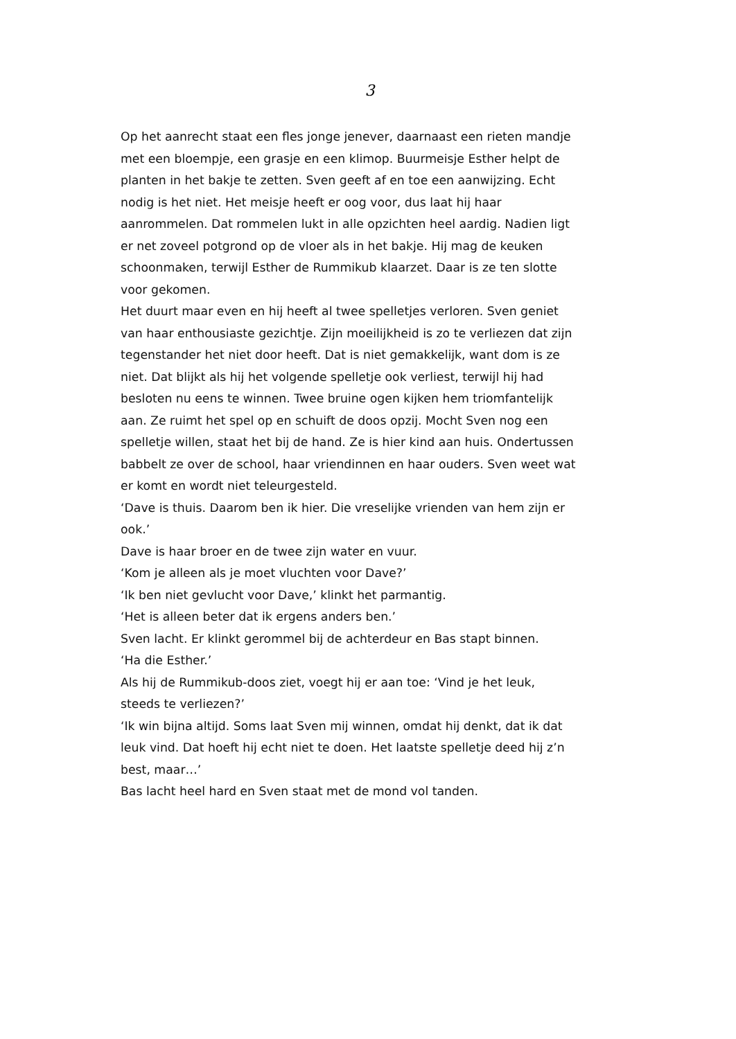3
Op het aanrecht staat een fles jonge jenever, daarnaast een rieten mandje met een bloempje, een grasje en een klimop. Buurmeisje Esther helpt de planten in het bakje te zetten. Sven geeft af en toe een aanwijzing. Echt nodig is het niet. Het meisje heeft er oog voor, dus laat hij haar aanrommelen. Dat rommelen lukt in alle opzichten heel aardig. Nadien ligt er net zoveel potgrond op de vloer als in het bakje. Hij mag de keuken schoonmaken, terwijl Esther de Rummikub klaarzet. Daar is ze ten slotte voor gekomen.
Het duurt maar even en hij heeft al twee spelletjes verloren. Sven geniet van haar enthousiaste gezichtje. Zijn moeilijkheid is zo te verliezen dat zijn tegenstander het niet door heeft. Dat is niet gemakkelijk, want dom is ze niet. Dat blijkt als hij het volgende spelletje ook verliest, terwijl hij had besloten nu eens te winnen. Twee bruine ogen kijken hem triomfantelijk aan. Ze ruimt het spel op en schuift de doos opzij. Mocht Sven nog een spelletje willen, staat het bij de hand. Ze is hier kind aan huis. Ondertussen babbelt ze over de school, haar vriendinnen en haar ouders. Sven weet wat er komt en wordt niet teleurgesteld.
‘Dave is thuis. Daarom ben ik hier. Die vreselijke vrienden van hem zijn er ook.’
Dave is haar broer en de twee zijn water en vuur.
‘Kom je alleen als je moet vluchten voor Dave?’
‘Ik ben niet gevlucht voor Dave,’ klinkt het parmantig.
‘Het is alleen beter dat ik ergens anders ben.’
Sven lacht. Er klinkt gerommel bij de achterdeur en Bas stapt binnen.
‘Ha die Esther.’
Als hij de Rummikub-doos ziet, voegt hij er aan toe: ‘Vind je het leuk, steeds te verliezen?’
‘Ik win bijna altijd. Soms laat Sven mij winnen, omdat hij denkt, dat ik dat leuk vind. Dat hoeft hij echt niet te doen. Het laatste spelletje deed hij z’n best, maar…’
Bas lacht heel hard en Sven staat met de mond vol tanden.